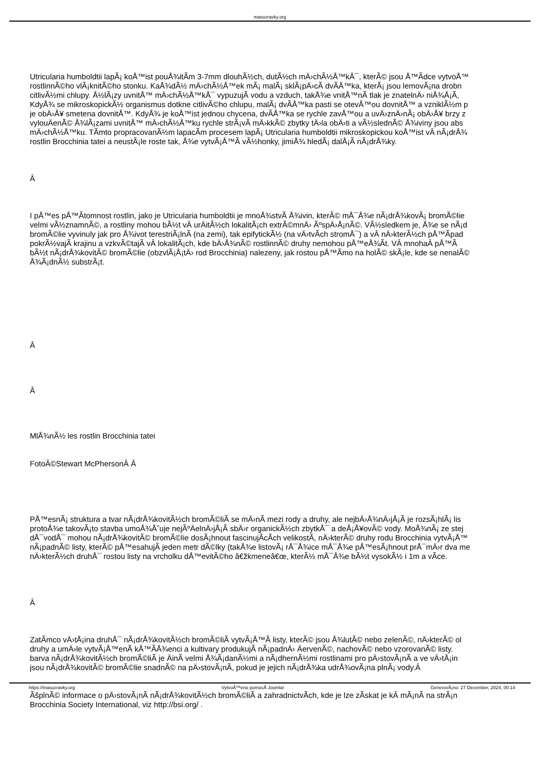masozravky.org
Utricularia humboldtii lapÃ¡ koÅ™ist pouÅ¾itÃ­m 3-7mm dlouhÃ½ch, dutÃ½ch mÄ›chÃ½Å™kÅ¯, kterÃ© jsou Å™Ã­dce vytvoÅ™
rostlinnÃ©ho vlÃ¡knitÃ©ho stonku. KaÅ¾dÃ½ mÄ›chÃ½Å™ek mÃ¡ malÃ¡ sklÃ¡pÄ›cÃ­ dvÃ­Å™ka, kterÃ¡ jsou lemovÃ¡na drobn
citlivÃ½mi chlupy. Å½lÃ¡zy uvnitÅ™ mÄ›chÃ½Å™kÅ¯ vypuzujÃ­ vodu a vzduch, takÅ¾e vnitÅ™nÃ­ tlak je znatelnÄ› niÅ¾Å¡Ã­,
KdyÅ¾ se mikroskopickÃ½ organismus dotkne citlivÃ©ho chlupu, malÃ¡ dvÃ­Å™ka pasti se otevÅ™ou dovnitÅ™ a vzniklÃ½m p
je obÄ›Å¥ smetena dovnitÅ™. KdyÅ¾ je koÅ™ist jednou chycena, dvÃ­Å™ka se rychle zavÅ™ou a uvÄ›znÄ›nÃ¡ obÄ›Å¥ brzy z
vylouÄenÃ© Å¾lÃ¡zami uvnitÅ™ mÄ›chÃ½Å™ku rychle strÃ¡vÃ­ mÄ›kkÃ© zbytky tÄ›la obÄ›ti a vÃ½slednÃ© Å¾iviny jsou abs
mÄ›chÃ½Å™ku. TÃ­mto propracovanÃ½m lapacÃ­m procesem lapÃ¡ Utricularia humboldtii mikroskopickou koÅ™ist vÂ nÃ¡drÅ¾
rostlin Brocchinia tatei a neustÃ¡le roste tak, Å¾e vytvÃ¡Å™Ã­ vÃ½honky, jimiÅ¾ hledÃ¡ dalÅ¡Ã­ nÃ¡drÅ¾ky.
Â
I pÅ™es pÅ™Ã­tomnost rostlin, jako je Utricularia humboldtii je mnoÅ¾stvÃ­ Å¾ivin, kterÃ© mÅ¯Å¾e nÃ¡drÅ¾kovÃ¡ bromÃ©lie
velmi vÃ½znamnÃ©, a rostliny mohou bÃ½t vÂ urÄitÃ½ch lokalitÃ¡ch extrÃ©mnÄ› ÃºspÄ›Å¡nÃ©. VÃ½sledkem je, Å¾e se nÃ¡d
bromÃ©lie vyvinuly jak pro Å¾ivot terestriÃ¡lnÃ­ (na zemi), tak epifytickÃ½ (na vÄ›tvÃ­ch stromÅ¯) a vÂ nÄ›kterÃ½ch pÅ™Ã­pad
pokrÃ½vajÃ­ krajinu a vzkvÃ©tajÃ­ vÂ lokalitÃ¡ch, kde bÄ›Å¾nÃ© rostlinnÃ© druhy nemohou pÅ™eÅ¾Ã­t. VÂ mnohaÂ pÅ™Ã
bÃ½t nÃ¡drÅ¾kovitÃ© bromÃ©lie (obzvlÃ¡Å¡tÄ› rod Brocchinia) nalezeny, jak rostou pÅ™Ã­mo na holÃ© skÃ¡le, kde se nenalÃ©
Å¾Ã¡dnÃ½ substrÃ¡t.
Â
Â
MlÅ¾nÃ½ les rostlin Brocchinia tatei
FotoÂ©Stewart McPhersonÂ Â
PÅ™esnÃ¡ struktura a tvar nÃ¡drÅ¾kovitÃ½ch bromÃ©liÃ­ se mÄ›nÃ­ mezi rody a druhy, ale nejbÄ›Å¾nÄ›jÅ¡Ã­ je rozsÃ¡hlÃ¡ lis
protoÅ¾e takovÃ¡to stavba umoÅ¾Åˆuje nejÃºÄelnÄ›jÅ¡Ã­ sbÄ›r organickÃ½ch zbytkÅ¯ a deÅ¡Å¥ovÃ© vody. MoÅ¾nÃ¡ ze stej
dÅ¯vodÅ¯ mohou nÃ¡drÅ¾kovitÃ© bromÃ©lie dosÃ¡hnout fascinujÃ­cÃ­ch velikostÃ­, nÄ›kterÃ© druhy rodu Brocchinia vytvÃ¡Å™
nÃ¡padnÃ© listy, kterÃ© pÅ™esahujÃ­ jeden metr dÃ©lky (takÅ¾e listovÃ¡ rÅ¯Å¾ice mÅ¯Å¾e pÅ™esÃ¡hnout prÅ¯mÄ›r dva me
nÄ›kterÃ½ch druhÅ¯ rostou listy na vrcholku dÅ™evitÃ©ho â€žkmeneâ€œ, kterÃ½ mÅ¯Å¾e bÃ½t vysokÃ½ i 1m a vÃ­ce.
Â
ZatÃ­mco vÄ›tÅ¡ina druhÅ¯ nÃ¡drÅ¾kovitÃ½ch bromÃ©liÃ­ vytvÃ¡Å™Ã­ listy, kterÃ© jsou Å¾lutÃ© nebo zelenÃ©, nÄ›kterÃ© ol
druhy a umÄ›le vytvÃ¡Å™enÃ­ kÅ™Ã­Å¾enci a kultivary produkujÃ­ nÃ¡padnÄ› ÄervenÃ©, nachovÃ© nebo vzorovanÃ© listy.
barva nÃ¡drÅ¾kovitÃ½ch bromÃ©liÃ­ je ÄinÃ­ velmi Å¾Ã¡danÃ½mi a nÃ¡dhernÃ½mi rostlinami pro pÄ›stovÃ¡nÃ­ a ve vÄ›tÅ¡in
jsou nÃ¡drÅ¾kovitÃ© bromÃ©lie snadnÃ© na pÄ›stovÃ¡nÃ­, pokud je jejich nÃ¡drÅ¾ka udrÅ¾ovÃ¡na plnÃ¡ vody.Â
ÃšplnÃ© informace o pÄ›stovÃ¡nÃ­ nÃ¡drÅ¾kovitÃ½ch bromÃ©liÃ­ a zahradnictvÃ­ch, kde je lze zÃ­skat je kÂ mÃ¡nÃ­ na strÃ¡n
Brocchinia Society International, viz http://bsi.org/ .
https://masozravky.org VytvoÅ™eno pomocÃ­ Joomla! GenerovÃ¡no: 27 December, 2024, 00:14